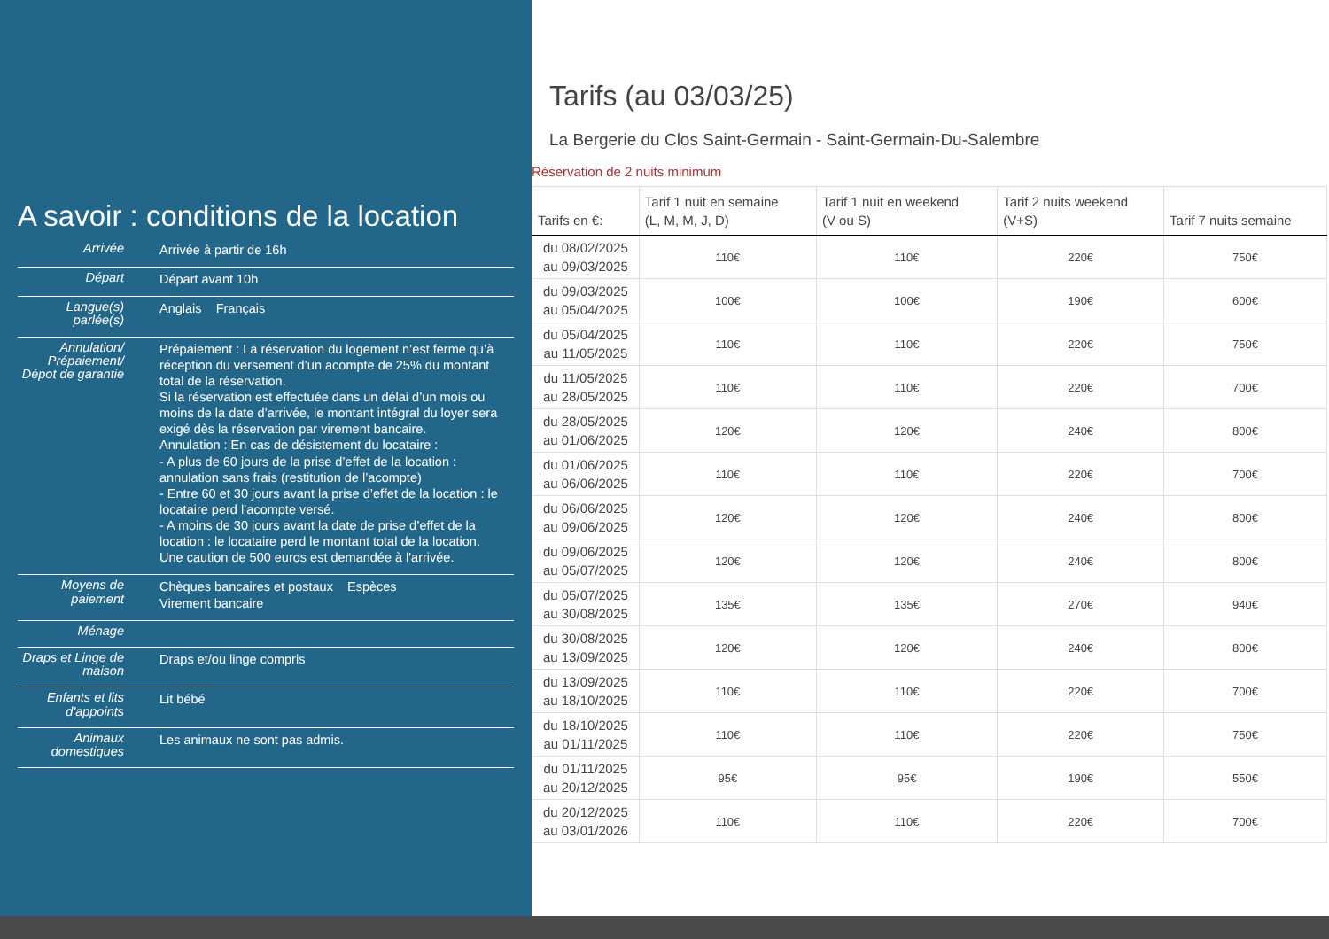A savoir : conditions de la location
| Arrivée | Arrivée à partir de 16h |
| Départ | Départ avant 10h |
| Langue(s) parlée(s) | Anglais Français |
| Annulation/ Prépaiement/ Dépot de garantie | Prépaiement : La réservation du logement n’est ferme qu’à réception du versement d’un acompte de 25% du montant total de la réservation. Si la réservation est effectuée dans un délai d’un mois ou moins de la date d’arrivée, le montant intégral du loyer sera exigé dès la réservation par virement bancaire. Annulation : En cas de désistement du locataire : - A plus de 60 jours de la prise d’effet de la location : annulation sans frais (restitution de l’acompte) - Entre 60 et 30 jours avant la prise d’effet de la location : le locataire perd l’acompte versé. - A moins de 30 jours avant la date de prise d’effet de la location : le locataire perd le montant total de la location. Une caution de 500 euros est demandée à l'arrivée. |
| Moyens de paiement | Chèques bancaires et postaux Espèces Virement bancaire |
| Ménage | |
| Draps et Linge de maison | Draps et/ou linge compris |
| Enfants et lits d'appoints | Lit bébé |
| Animaux domestiques | Les animaux ne sont pas admis. |
Tarifs (au 03/03/25)
La Bergerie du Clos Saint-Germain - Saint-Germain-Du-Salembre
Réservation de 2 nuits minimum
| Tarifs en €: | Tarif 1 nuit en semaine (L, M, M, J, D) | Tarif 1 nuit en weekend (V ou S) | Tarif 2 nuits weekend (V+S) | Tarif 7 nuits semaine |
| --- | --- | --- | --- | --- |
| du 08/02/2025 au 09/03/2025 | 110€ | 110€ | 220€ | 750€ |
| du 09/03/2025 au 05/04/2025 | 100€ | 100€ | 190€ | 600€ |
| du 05/04/2025 au 11/05/2025 | 110€ | 110€ | 220€ | 750€ |
| du 11/05/2025 au 28/05/2025 | 110€ | 110€ | 220€ | 700€ |
| du 28/05/2025 au 01/06/2025 | 120€ | 120€ | 240€ | 800€ |
| du 01/06/2025 au 06/06/2025 | 110€ | 110€ | 220€ | 700€ |
| du 06/06/2025 au 09/06/2025 | 120€ | 120€ | 240€ | 800€ |
| du 09/06/2025 au 05/07/2025 | 120€ | 120€ | 240€ | 800€ |
| du 05/07/2025 au 30/08/2025 | 135€ | 135€ | 270€ | 940€ |
| du 30/08/2025 au 13/09/2025 | 120€ | 120€ | 240€ | 800€ |
| du 13/09/2025 au 18/10/2025 | 110€ | 110€ | 220€ | 700€ |
| du 18/10/2025 au 01/11/2025 | 110€ | 110€ | 220€ | 750€ |
| du 01/11/2025 au 20/12/2025 | 95€ | 95€ | 190€ | 550€ |
| du 20/12/2025 au 03/01/2026 | 110€ | 110€ | 220€ | 700€ |